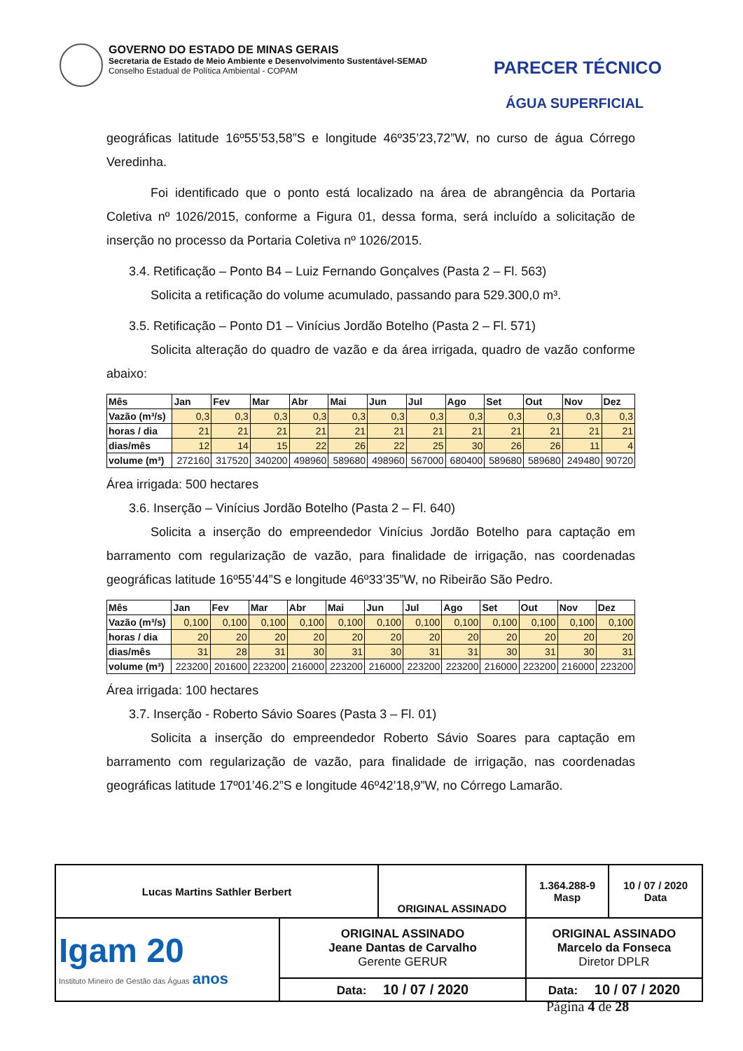GOVERNO DO ESTADO DE MINAS GERAIS
Secretaria de Estado de Meio Ambiente e Desenvolvimento Sustentável-SEMAD
Conselho Estadual de Política Ambiental - COPAM
PARECER TÉCNICO
ÁGUA SUPERFICIAL
geográficas latitude 16º55’53,58”S e longitude 46º35’23,72”W, no curso de água Córrego Veredinha.
Foi identificado que o ponto está localizado na área de abrangência da Portaria Coletiva nº 1026/2015, conforme a Figura 01, dessa forma, será incluído a solicitação de inserção no processo da Portaria Coletiva nº 1026/2015.
3.4. Retificação – Ponto B4 – Luiz Fernando Gonçalves (Pasta 2 – Fl. 563)
Solicita a retificação do volume acumulado, passando para 529.300,0 m³.
3.5. Retificação – Ponto D1 – Vinícius Jordão Botelho (Pasta 2 – Fl. 571)
Solicita alteração do quadro de vazão e da área irrigada, quadro de vazão conforme abaixo:
| Mês | Jan | Fev | Mar | Abr | Mai | Jun | Jul | Ago | Set | Out | Nov | Dez |
| --- | --- | --- | --- | --- | --- | --- | --- | --- | --- | --- | --- | --- |
| Vazão (m³/s) | 0,3 | 0,3 | 0,3 | 0,3 | 0,3 | 0,3 | 0,3 | 0,3 | 0,3 | 0,3 | 0,3 | 0,3 |
| horas / dia | 21 | 21 | 21 | 21 | 21 | 21 | 21 | 21 | 21 | 21 | 21 | 21 |
| dias/mês | 12 | 14 | 15 | 22 | 26 | 22 | 25 | 30 | 26 | 26 | 11 | 4 |
| volume (m³) | 272160 | 317520 | 340200 | 498960 | 589680 | 498960 | 567000 | 680400 | 589680 | 589680 | 249480 | 90720 |
Área irrigada: 500 hectares
3.6. Inserção – Vinícius Jordão Botelho (Pasta 2 – Fl. 640)
Solicita a inserção do empreendedor Vinícius Jordão Botelho para captação em barramento com regularização de vazão, para finalidade de irrigação, nas coordenadas geográficas latitude 16º55’44”S e longitude 46º33’35”W, no Ribeirão São Pedro.
| Mês | Jan | Fev | Mar | Abr | Mai | Jun | Jul | Ago | Set | Out | Nov | Dez |
| --- | --- | --- | --- | --- | --- | --- | --- | --- | --- | --- | --- | --- |
| Vazão (m³/s) | 0,100 | 0,100 | 0,100 | 0,100 | 0,100 | 0,100 | 0,100 | 0,100 | 0,100 | 0,100 | 0,100 | 0,100 |
| horas / dia | 20 | 20 | 20 | 20 | 20 | 20 | 20 | 20 | 20 | 20 | 20 | 20 |
| dias/mês | 31 | 28 | 31 | 30 | 31 | 30 | 31 | 31 | 30 | 31 | 30 | 31 |
| volume (m³) | 223200 | 201600 | 223200 | 216000 | 223200 | 216000 | 223200 | 223200 | 216000 | 223200 | 216000 | 223200 |
Área irrigada: 100 hectares
3.7. Inserção - Roberto Sávio Soares (Pasta 3 – Fl. 01)
Solicita a inserção do empreendedor Roberto Sávio Soares para captação em barramento com regularização de vazão, para finalidade de irrigação, nas coordenadas geográficas latitude 17º01’46.2”S e longitude 46º42’18,9”W, no Córrego Lamarão.
| Lucas Martins Sathler Berbert | | ORIGINAL ASSINADO | | 1.364.288-9 Masp | 10 / 07 / 2020 Data |
| Igam 20 Instituto Mineiro de Gestão das Águas anos | ORIGINAL ASSINADO Jeane Dantas de Carvalho Gerente GERUR | | ORIGINAL ASSINADO Marcelo da Fonseca Diretor DPLR | | |
| | Data: 10 / 07 / 2020 | | Data: 10 / 07 / 2020 | | |
Página 4 de 28